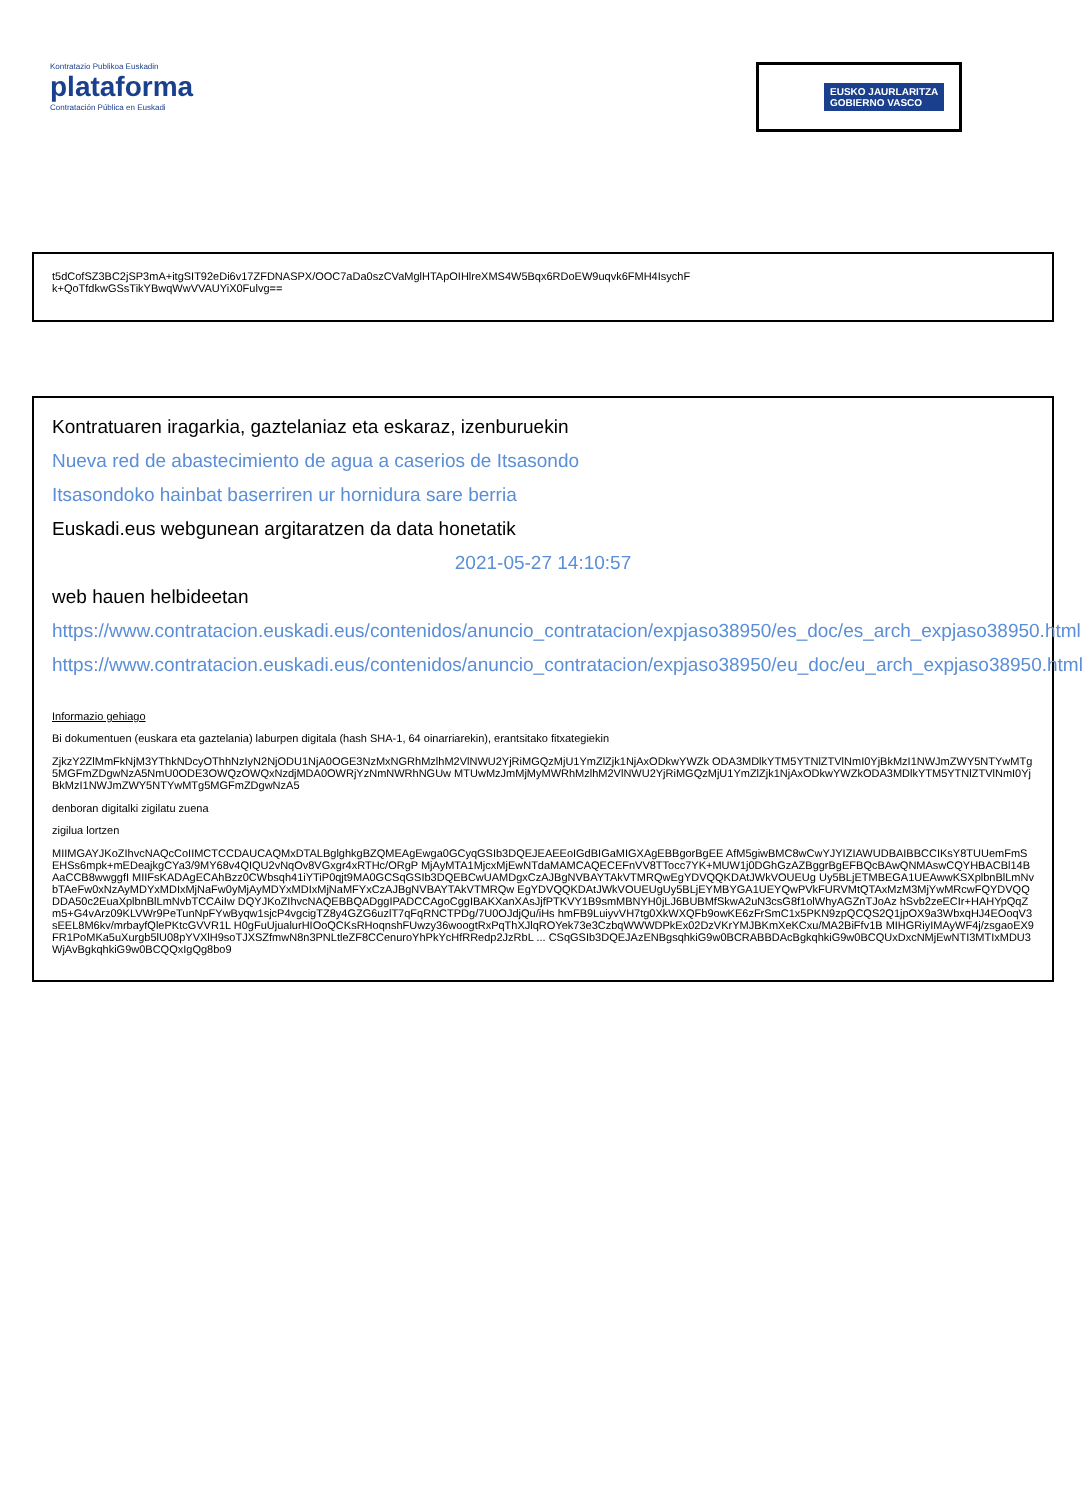Kontratazio Publikoa Euskadin
plataforma
Contratación Pública en Euskadi
EUSKO JAURLARITZA
GOBIERNO VASCO
t5dCofSZ3BC2jSP3mA+itgSIT92eDi6v17ZFDNASPX/OOC7aDa0szCVaMglHTApOIHlreXMS4W5Bqx6RDoEW9uqvk6FMH4IsychF
k+QoTfdkwGSsTikYBwqWwVVAUYiX0Fulvg==
Kontratuaren iragarkia, gaztelaniaz eta eskaraz, izenburuekin
Nueva red de abastecimiento de agua a caserios de Itsasondo
Itsasondoko hainbat baserriren ur hornidura sare berria
Euskadi.eus webgunean argitaratzen da data honetatik
2021-05-27 14:10:57
web hauen helbideetan
https://www.contratacion.euskadi.eus/contenidos/anuncio_contratacion/expjaso38950/es_doc/es_arch_expjaso38950.html
https://www.contratacion.euskadi.eus/contenidos/anuncio_contratacion/expjaso38950/eu_doc/eu_arch_expjaso38950.html
Informazio gehiago
Bi dokumentuen (euskara eta gaztelania) laburpen digitala (hash SHA-1, 64 oinarriarekin), erantsitako fitxategiekin
ZjkzY2ZlMmFkNjM3YThkNDcyOThhNzIyN2NjODU1NjA0OGE3NzMxNGRhMzlhM2VlNWU2YjRiMGQzMjU1YmZlZjk1NjAxODkwYWZk ODA3MDlkYTM5YTNlZTVlNmI0YjBkMzI1NWJmZWY5NTYwMTg5MGFmZDgwNzA5NmU0ODE3OWQzOWQxNzdjMDA0OWRjYzNmNWRhNGUw MTUwMzJmMjMyMWRhMzlhM2VlNWU2YjRiMGQzMjU1YmZlZjk1NjAxODkwYWZkODA3MDlkYTM5YTNlZTVlNmI0YjBkMzI1NWJmZWY5NTYwMTg5MGFmZDgwNzA5
denboran digitalki zigilatu zuena
zigilua lortzen
MIIMGAYJKoZIhvcNAQcCoIIMCTCCDAUCAQMxDTALBglghkgBZQMEAgEwga0GCyqGSIb3DQEJEAEEoIGdBIGaMIGXAgEBBgorBgEE AfM5giwBMC8wCwYJYIZIAWUDBAIBBCCIKsY8TUUemFmSEHSs6mpk+mEDeajkgCYa3/9MY68v4QIQU2vNqOv8VGxgr4xRTHc/ORgP MjAyMTA1MjcxMjEwNTdaMAMCAQECEFnVV8TTocc7YK+MUW1j0DGhGzAZBggrBgEFBQcBAwQNMAswCQYHBACBl14BAaCCB8wwggfI MIIFsKADAgECAhBzz0CWbsqh41iYTiP0qjt9MA0GCSqGSIb3DQEBCwUAMDgxCzAJBgNVBAYTAkVTMRQwEgYDVQQKDAtJWkVOUEUg Uy5BLjETMBEGA1UEAwwKSXplbnBlLmNvbTAeFw0xNzAyMDYxMDIxMjNaFw0yMjAyMDYxMDIxMjNaMFYxCzAJBgNVBAYTAkVTMRQw EgYDVQQKDAtJWkVOUEUgUy5BLjEYMBYGA1UEYQwPVkFURVMtQTAxMzM3MjYwMRcwFQYDVQQDDA50c2EuaXplbnBlLmNvbTCCAiIw DQYJKoZIhvcNAQEBBQADggIPADCCAgoCggIBAKXanXAsJjfPTKVY1B9smMBNYH0jLJ6BUBMfSkwA2uN3csG8f1olWhyAGZnTJoAz hSvb2zeECIr+HAHYpQqZm5+G4vArz09KLVWr9PeTunNpFYwByqw1sjcP4vgcigTZ8y4GZG6uzlT7qFqRNCTPDg/7U0OJdjQu/iHs hmFB9LuiyvVH7tg0XkWXQFb9owKE6zFrSmC1x5PKN9zpQCQS2Q1jpOX9a3WbxqHJ4EOoqV3sEEL8M6kv/mrbayfQlePKtcGVVR1L H0gFuUjualurHIOoQCKsRHoqnshFUwzy36woogtRxPqThXJlqROYek73e3CzbqWWWDPkEx02DzVKrYMJBKmXeKCxu/MA2BiFfv1B MIHGRiyIMAyWF4j/zsgaoEX9FR1PoMKa5uXurgb5lU08pYVXlH9soTJXSZfmwN8n3PNLtleZF8CCenuroYhPkYcHfRRedp2JzRbL ... CSqGSIb3DQEJAzENBgsqhkiG9w0BCRABBDAcBgkqhkiG9w0BCQUxDxcNMjEwNTI3MTIxMDU3WjAvBgkqhkiG9w0BCQQxIgQg8bo9